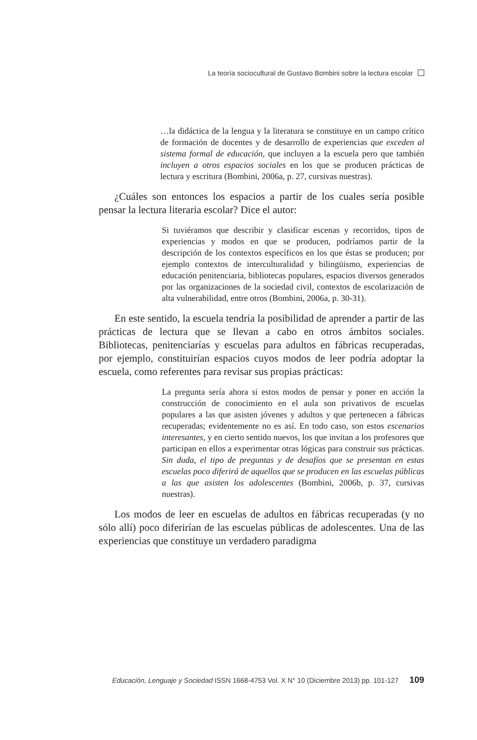La teoría sociocultural de Gustavo Bombini sobre la lectura escolar
…la didáctica de la lengua y la literatura se constituye en un campo crítico de formación de docentes y de desarrollo de experiencias que exceden al sistema formal de educación, que incluyen a la escuela pero que también incluyen a otros espacios sociales en los que se producen prácticas de lectura y escritura (Bombini, 2006a, p. 27, cursivas nuestras).
¿Cuáles son entonces los espacios a partir de los cuales sería posible pensar la lectura literaria escolar? Dice el autor:
Si tuviéramos que describir y clasificar escenas y recorridos, tipos de experiencias y modos en que se producen, podríamos partir de la descripción de los contextos específicos en los que éstas se producen; por ejemplo contextos de interculturalidad y bilingüismo, experiencias de educación penitenciaria, bibliotecas populares, espacios diversos generados por las organizaciones de la sociedad civil, contextos de escolarización de alta vulnerabilidad, entre otros (Bombini, 2006a, p. 30-31).
En este sentido, la escuela tendría la posibilidad de aprender a partir de las prácticas de lectura que se llevan a cabo en otros ámbitos sociales. Bibliotecas, penitenciarías y escuelas para adultos en fábricas recuperadas, por ejemplo, constituirían espacios cuyos modos de leer podría adoptar la escuela, como referentes para revisar sus propias prácticas:
La pregunta sería ahora si estos modos de pensar y poner en acción la construcción de conocimiento en el aula son privativos de escuelas populares a las que asisten jóvenes y adultos y que pertenecen a fábricas recuperadas; evidentemente no es así. En todo caso, son estos escenarios interesantes, y en cierto sentido nuevos, los que invitan a los profesores que participan en ellos a experimentar otras lógicas para construir sus prácticas. Sin duda, el tipo de preguntas y de desafíos que se presentan en estas escuelas poco diferirá de aquellos que se producen en las escuelas públicas a las que asisten los adolescentes (Bombini, 2006b, p. 37, cursivas nuestras).
Los modos de leer en escuelas de adultos en fábricas recuperadas (y no sólo allí) poco diferirían de las escuelas públicas de adolescentes. Una de las experiencias que constituye un verdadero paradigma
Educación, Lenguaje y Sociedad ISSN 1668-4753 Vol. X N° 10 (Diciembre 2013) pp. 101-127 109